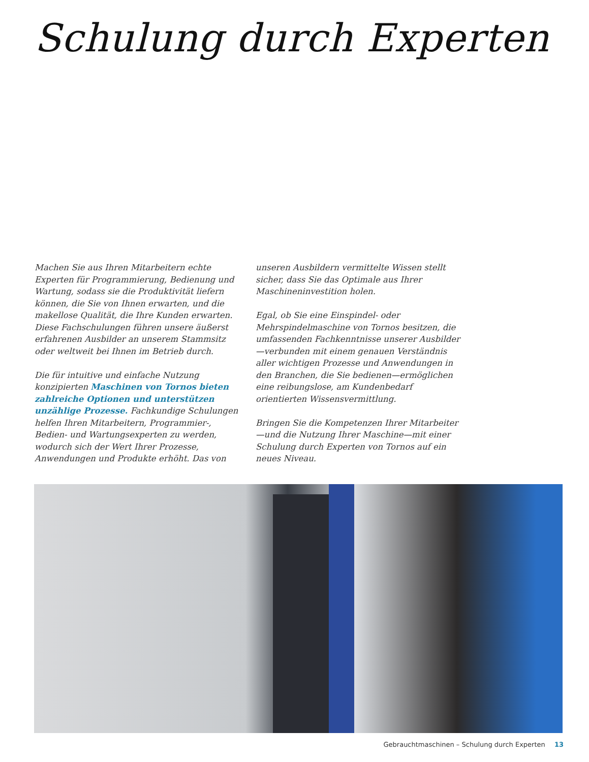Schulung durch Experten
Machen Sie aus Ihren Mitarbeitern echte Experten für Programmierung, Bedienung und Wartung, sodass sie die Produktivität liefern können, die Sie von Ihnen erwarten, und die makellose Qualität, die Ihre Kunden erwarten. Diese Fachschulungen führen unsere äußerst erfahrenen Ausbilder an unserem Stammsitz oder weltweit bei Ihnen im Betrieb durch.
Die für intuitive und einfache Nutzung konzipierten Maschinen von Tornos bieten zahlreiche Optionen und unterstützen unzählige Prozesse. Fachkundige Schulungen helfen Ihren Mitarbeitern, Programmier-, Bedien- und Wartungsexperten zu werden, wodurch sich der Wert Ihrer Prozesse, Anwendungen und Produkte erhöht. Das von
unseren Ausbildern vermittelte Wissen stellt sicher, dass Sie das Optimale aus Ihrer Maschineninvestition holen.
Egal, ob Sie eine Einspindel- oder Mehrspindelmaschine von Tornos besitzen, die umfassenden Fachkenntnisse unserer Ausbilder—verbunden mit einem genauen Verständnis aller wichtigen Prozesse und Anwendungen in den Branchen, die Sie bedienen—ermöglichen eine reibungslose, am Kundenbedarf orientierten Wissensvermittlung.
Bringen Sie die Kompetenzen Ihrer Mitarbeiter—und die Nutzung Ihrer Maschine—mit einer Schulung durch Experten von Tornos auf ein neues Niveau.
Gebrauchtmaschinen – Schulung durch Experten 13